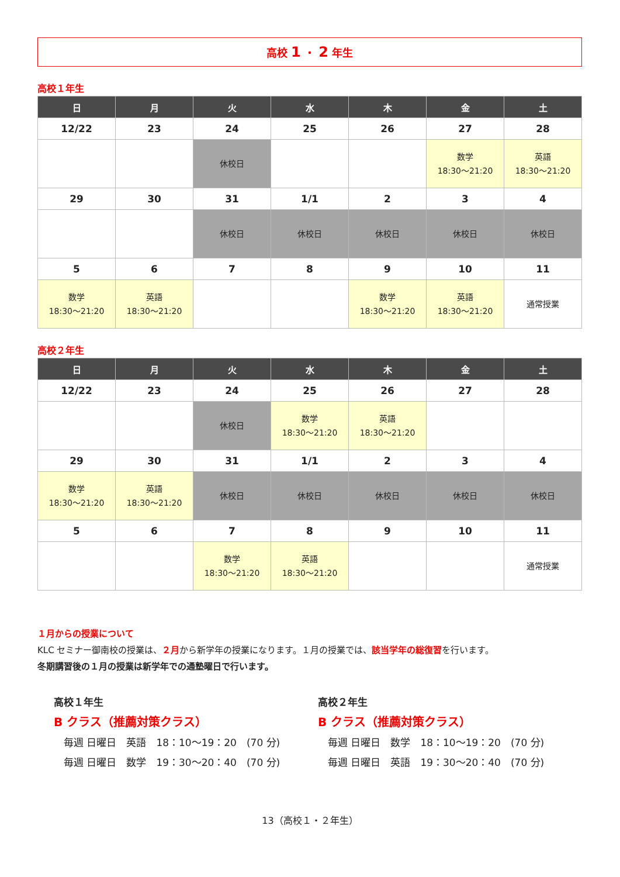高校 1 ・ 2 年生
高校１年生
| 日 | 月 | 火 | 水 | 木 | 金 | 土 |
| --- | --- | --- | --- | --- | --- | --- |
| 12/22 | 23 | 24 | 25 | 26 | 27 | 28 |
| | | 休校日 | | | 数学 18:30～21:20 | 英語 18:30～21:20 |
| 29 | 30 | 31 | 1/1 | 2 | 3 | 4 |
| | | 休校日 | 休校日 | 休校日 | 休校日 | 休校日 |
| 5 | 6 | 7 | 8 | 9 | 10 | 11 |
| 数学 18:30～21:20 | 英語 18:30～21:20 | | | 数学 18:30～21:20 | 英語 18:30～21:20 | 通常授業 |
高校２年生
| 日 | 月 | 火 | 水 | 木 | 金 | 土 |
| --- | --- | --- | --- | --- | --- | --- |
| 12/22 | 23 | 24 | 25 | 26 | 27 | 28 |
| | | 休校日 | 数学 18:30～21:20 | 英語 18:30～21:20 | | |
| 29 | 30 | 31 | 1/1 | 2 | 3 | 4 |
| 数学 18:30～21:20 | 英語 18:30～21:20 | 休校日 | 休校日 | 休校日 | 休校日 | 休校日 |
| 5 | 6 | 7 | 8 | 9 | 10 | 11 |
| | | 数学 18:30～21:20 | 英語 18:30～21:20 | | | 通常授業 |
１月からの授業について
KLC セミナー御南校の授業は、２月から新学年の授業になります。１月の授業では、該当学年の総復習を行います。
冬期講習後の１月の授業は新学年での通塾曜日で行います。
高校１年生
B クラス（推薦対策クラス）
　毎週 日曜日　英語　18：10～19：20　(70 分)
　毎週 日曜日　数学　19：30～20：40　(70 分)
高校２年生
B クラス（推薦対策クラス）
　毎週 日曜日　数学　18：10～19：20　(70 分)
　毎週 日曜日　英語　19：30～20：40　(70 分)
13（高校１・２年生）